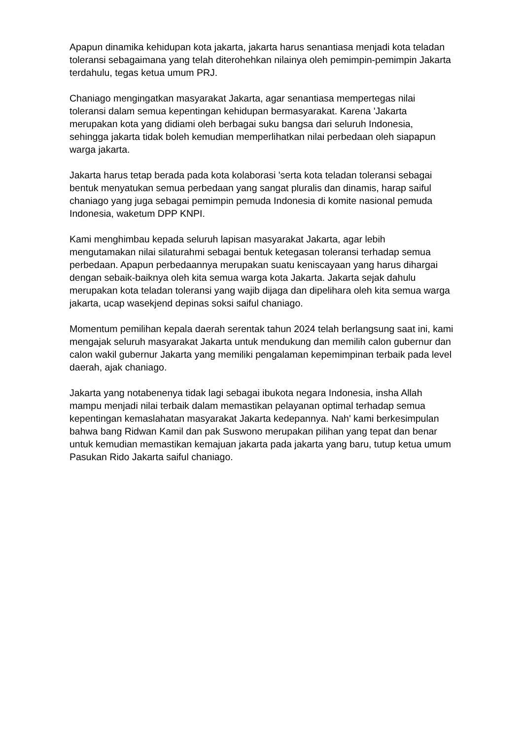Apapun dinamika kehidupan kota jakarta, jakarta harus senantiasa menjadi kota teladan toleransi sebagaimana yang telah diterohehkan nilainya oleh pemimpin-pemimpin Jakarta terdahulu, tegas ketua umum PRJ.
Chaniago mengingatkan masyarakat Jakarta, agar senantiasa mempertegas nilai toleransi dalam semua kepentingan kehidupan bermasyarakat. Karena 'Jakarta merupakan kota yang didiami oleh berbagai suku bangsa dari seluruh Indonesia, sehingga jakarta tidak boleh kemudian memperlihatkan nilai perbedaan oleh siapapun warga jakarta.
Jakarta harus tetap berada pada kota kolaborasi 'serta kota teladan toleransi sebagai bentuk menyatukan semua perbedaan yang sangat pluralis dan dinamis, harap saiful chaniago yang juga sebagai pemimpin pemuda Indonesia di komite nasional pemuda Indonesia, waketum DPP KNPI.
Kami menghimbau kepada seluruh lapisan masyarakat Jakarta, agar lebih mengutamakan nilai silaturahmi sebagai bentuk ketegasan toleransi terhadap semua perbedaan. Apapun perbedaannya merupakan suatu keniscayaan yang harus dihargai dengan sebaik-baiknya oleh kita semua warga kota Jakarta. Jakarta sejak dahulu merupakan kota teladan toleransi yang wajib dijaga dan dipelihara oleh kita semua warga jakarta, ucap wasekjend depinas soksi saiful chaniago.
Momentum pemilihan kepala daerah serentak tahun 2024 telah berlangsung saat ini, kami mengajak seluruh masyarakat Jakarta untuk mendukung dan memilih calon gubernur dan calon wakil gubernur Jakarta yang memiliki pengalaman kepemimpinan terbaik pada level daerah, ajak chaniago.
Jakarta yang notabenenya tidak lagi sebagai ibukota negara Indonesia, insha Allah mampu menjadi nilai terbaik dalam memastikan pelayanan optimal terhadap semua kepentingan kemaslahatan masyarakat Jakarta kedepannya. Nah' kami berkesimpulan bahwa bang Ridwan Kamil dan pak Suswono merupakan pilihan yang tepat dan benar untuk kemudian memastikan kemajuan jakarta pada jakarta yang baru, tutup ketua umum Pasukan Rido Jakarta saiful chaniago.